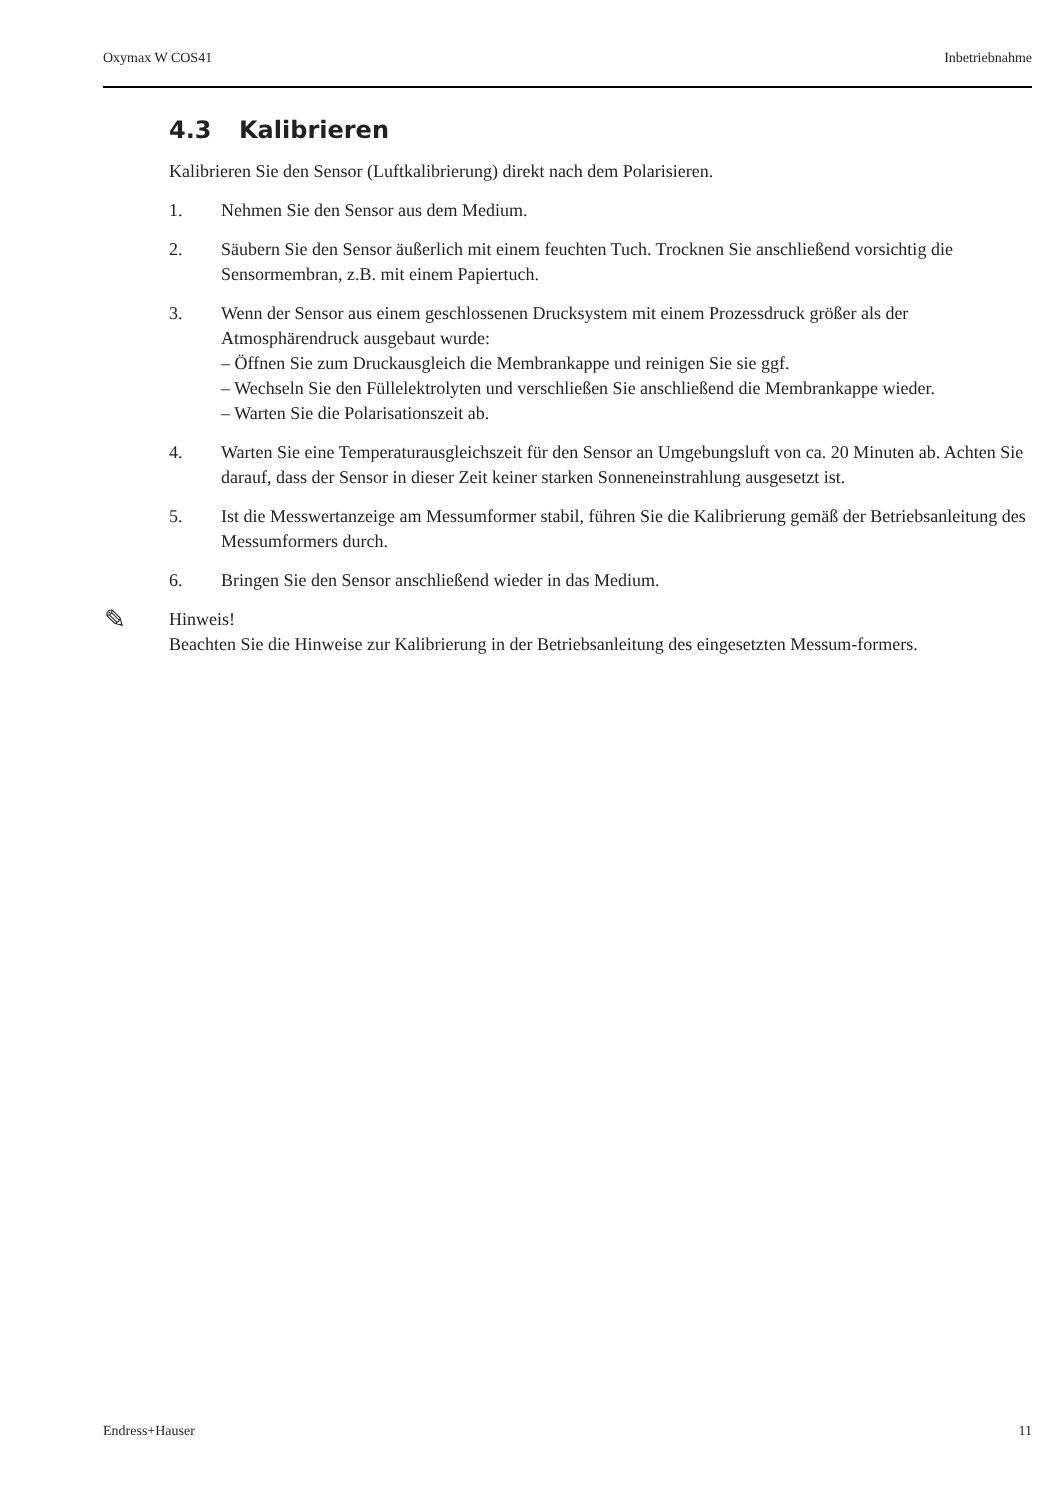Oxymax W COS41 Inbetriebnahme
4.3 Kalibrieren
Kalibrieren Sie den Sensor (Luftkalibrierung) direkt nach dem Polarisieren.
1. Nehmen Sie den Sensor aus dem Medium.
2. Säubern Sie den Sensor äußerlich mit einem feuchten Tuch. Trocknen Sie anschließend vorsichtig die Sensormembran, z.B. mit einem Papiertuch.
3. Wenn der Sensor aus einem geschlossenen Drucksystem mit einem Prozessdruck größer als der Atmosphärendruck ausgebaut wurde:
– Öffnen Sie zum Druckausgleich die Membrankappe und reinigen Sie sie ggf.
– Wechseln Sie den Füllelektrolyten und verschließen Sie anschließend die Membrankappe wieder.
– Warten Sie die Polarisationszeit ab.
4. Warten Sie eine Temperaturausgleichszeit für den Sensor an Umgebungsluft von ca. 20 Minuten ab. Achten Sie darauf, dass der Sensor in dieser Zeit keiner starken Sonneneinstrahlung ausgesetzt ist.
5. Ist die Messwertanzeige am Messumformer stabil, führen Sie die Kalibrierung gemäß der Betriebsanleitung des Messumformers durch.
6. Bringen Sie den Sensor anschließend wieder in das Medium.
✎ Hinweis!
Beachten Sie die Hinweise zur Kalibrierung in der Betriebsanleitung des eingesetzten Messum-formers.
Endress+Hauser 11